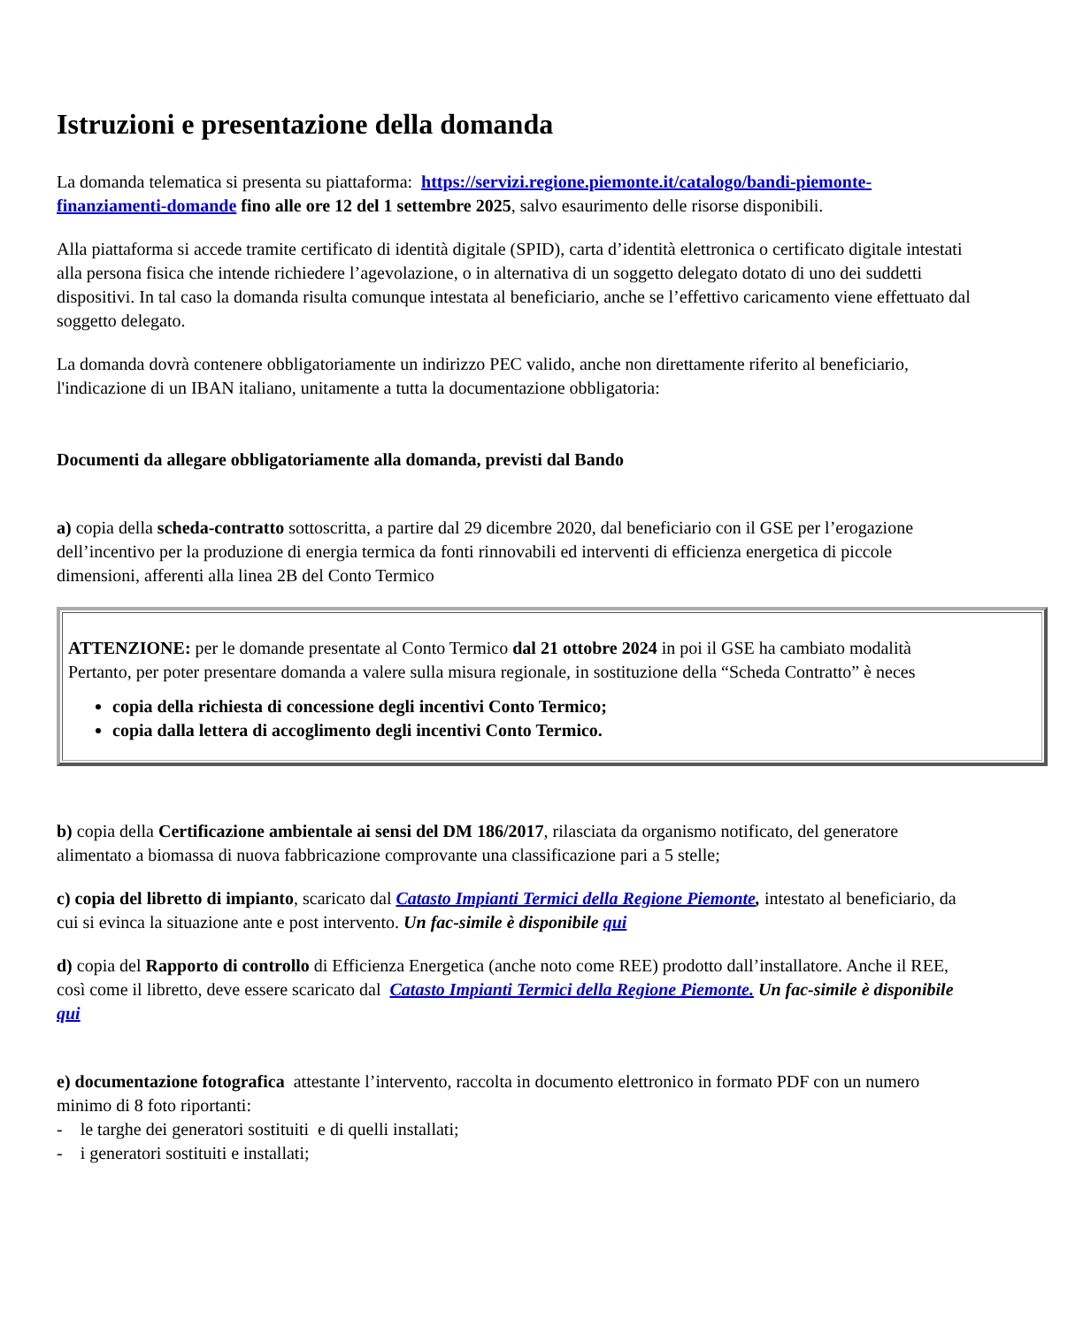Istruzioni e presentazione della domanda
La domanda telematica si presenta su piattaforma: https://servizi.regione.piemonte.it/catalogo/bandi-piemonte-finanziamenti-domande fino alle ore 12 del 1 settembre 2025, salvo esaurimento delle risorse disponibili.
Alla piattaforma si accede tramite certificato di identità digitale (SPID), carta d’identità elettronica o certificato digitale intestati alla persona fisica che intende richiedere l’agevolazione, o in alternativa di un soggetto delegato dotato di uno dei suddetti dispositivi. In tal caso la domanda risulta comunque intestata al beneficiario, anche se l’effettivo caricamento viene effettuato dal soggetto delegato.
La domanda dovrà contenere obbligatoriamente un indirizzo PEC valido, anche non direttamente riferito al beneficiario, l'indicazione di un IBAN italiano, unitamente a tutta la documentazione obbligatoria:
Documenti da allegare obbligatoriamente alla domanda, previsti dal Bando
a) copia della scheda-contratto sottoscritta, a partire dal 29 dicembre 2020, dal beneficiario con il GSE per l’erogazione dell’incentivo per la produzione di energia termica da fonti rinnovabili ed interventi di efficienza energetica di piccole dimensioni, afferenti alla linea 2B del Conto Termico
| ATTENZIONE: per le domande presentate al Conto Termico dal 21 ottobre 2024 in poi il GSE ha cambiato modalità Pertanto, per poter presentare domanda a valere sulla misura regionale, in sostituzione della “Scheda Contratto” è neces copia della richiesta di concessione degli incentivi Conto Termico; copia dalla lettera di accoglimento degli incentivi Conto Termico. |
b) copia della Certificazione ambientale ai sensi del DM 186/2017, rilasciata da organismo notificato, del generatore alimentato a biomassa di nuova fabbricazione comprovante una classificazione pari a 5 stelle;
c) copia del libretto di impianto, scaricato dal Catasto Impianti Termici della Regione Piemonte, intestato al beneficiario, da cui si evinca la situazione ante e post intervento. Un fac-simile è disponibile qui
d) copia del Rapporto di controllo di Efficienza Energetica (anche noto come REE) prodotto dall’installatore. Anche il REE, così come il libretto, deve essere scaricato dal Catasto Impianti Termici della Regione Piemonte. Un fac-simile è disponibile qui
e) documentazione fotografica attestante l’intervento, raccolta in documento elettronico in formato PDF con un numero minimo di 8 foto riportanti:
- le targhe dei generatori sostituiti e di quelli installati;
- i generatori sostituiti e installati;